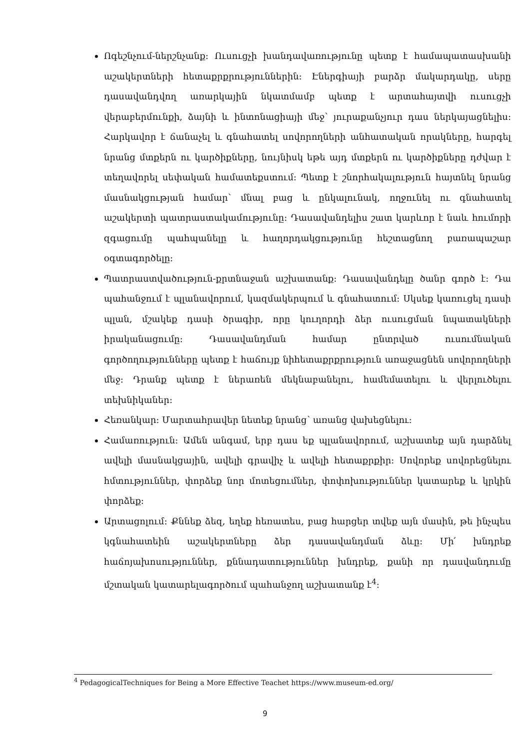Ոգեշնչում-ներշնչանք: Ուսուցչի խանդավառությունը պետք է համապատասխանի աշակերտների հետաքրքրություններին: Էներգիայի բարձր մակարդակը, սերը դասավանդվող առարկային նկատմամբ պետք է արտահայտվի ուսուցչի վերաբերմունքի, ձայնի և ինտոնացիայի մեջ՝ յուրաքանչյուր դաս ներկայացնելիս: Հարկավոր է ճանաչել և գնահատել սովորողների անհատական որակները, հարգել նրանց մտքերն ու կարծիքները, նույնիսկ եթե այդ մտքերն ու կարծիքները դժվար է տեղավորել սեփական համատեքստում: Պետք է շնորհակալություն հայտնել նրանց մասնակցության համար՝ մնալ բաց և ընկալունակ, ողջունել ու գնահատել աշակերտի պատրաստակամությունը: Դասավանդելիս շատ կարևոր է նաև հումորի զգացումը պահպանելը և հաղորդակցությունը հեշտացնող բառապաշար օգտագործելը:
Պատրաստվածություն-քրտնաջան աշխատանք: Դասավանդելը ծանր գործ է: Դա պահանջում է պլանավորում, կազմակերպում և գնահատում: Սկսեք կառուցել դասի պլան, մշակեք դասի ծրագիր, որը կուղորդի ձեր ուսուցման նպատակների իրականացումը: Դասավանդման համար ընտրված ուսումնական գործողությունները պետք է հաճույք նիհետաքրքրություն առաջացնեն սովորողների մեջ: Դրանք պետք է ներառեն մեկնաբանելու, համեմատելու և վերլուծելու տեխնիկաներ:
Հեռանկար: Մարտահրավեր նետեք նրանց՝ առանց վախեցնելու:
Համառություն: Ամեն անգամ, երբ դաս եք պլանավորում, աշխատեք այն դարձնել ավելի մասնակցային, ավելի գրավիչ և ավելի հետաքրքիր: Սովորեք սովորեցնելու հմտություններ, փորձեք նոր մոտեցումներ, փոփոխություններ կատարեք և կրկին փորձեք:
Արտացոլում: Քննեք ձեզ, եղեք հեռատես, բաց հարցեր տվեք այն մասին, թե ինչպես կգնահատեին աշակերտները ձեր դասավանդման ձևը: Մի՛ խնդրեք հաճոյախոսություններ, քննադատություններ խնդրեք, քանի որ դասվանդումը մշտական կատարելագործում պահանջող աշխատանք է<sup>4</sup>:
<sup>4</sup> PedagogicalTechniques for Being a More Effective Teachet https://www.museum-ed.org/
9